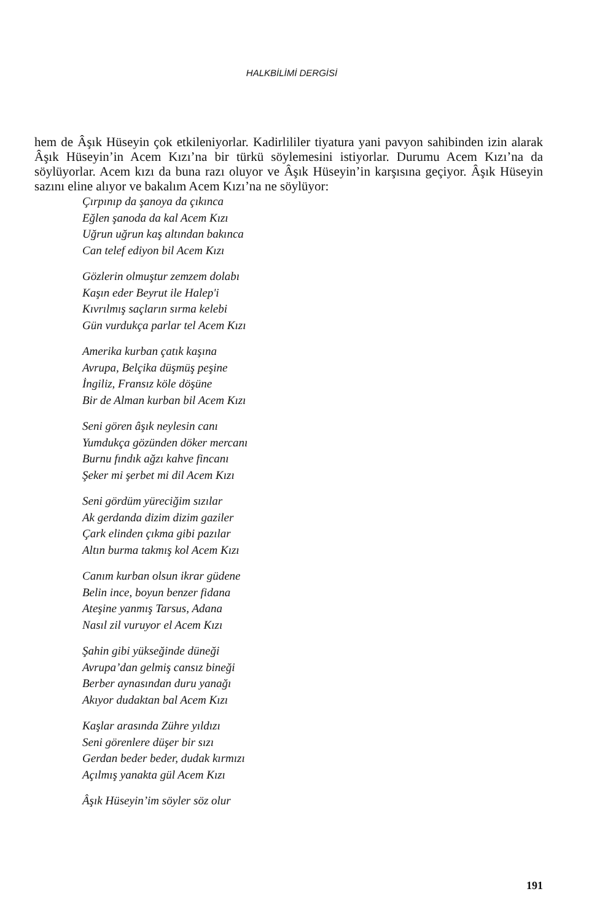HALKBİLİMİ DERGİSİ
hem de Âşık Hüseyin çok etkileniyorlar. Kadirlililer tiyatura yani pavyon sahibinden izin alarak Âşık Hüseyin’in Acem Kızı’na bir türkü söylemesini istiyorlar. Durumu Acem Kızı’na da söylüyorlar. Acem kızı da buna razı oluyor ve Âşık Hüseyin’in karşısına geçiyor. Âşık Hüseyin sazını eline alıyor ve bakalım Acem Kızı’na ne söylüyor:
Çırpınıp da şanoya da çıkınca
Eğlen şanoda da kal Acem Kızı
Uğrun uğrun kaş altından bakınca
Can telef ediyon bil Acem Kızı
Gözlerin olmuştur zemzem dolabı
Kaşın eder Beyrut ile Halep'i
Kıvrılmış saçların sırma kelebi
Gün vurdukça parlar tel Acem Kızı
Amerika kurban çatık kaşına
Avrupa, Belçika düşmüş peşine
İngiliz, Fransız köle döşüne
Bir de Alman kurban bil Acem Kızı
Seni gören âşık neylesin canı
Yumdukça gözünden döker mercanı
Burnu fındık ağzı kahve fincanı
Şeker mi şerbet mi dil Acem Kızı
Seni gördüm yüreciğim sızılar
Ak gerdanda dizim dizim gaziler
Çark elinden çıkma gibi pazılar
Altın burma takmış kol Acem Kızı
Canım kurban olsun ikrar güdene
Belin ince, boyun benzer fidana
Ateşine yanmış Tarsus, Adana
Nasıl zil vuruyor el Acem Kızı
Şahin gibi yükseğinde düneği
Avrupa’dan gelmiş cansız bineği
Berber aynasından duru yanağı
Akıyor dudaktan bal Acem Kızı
Kaşlar arasında Zühre yıldızı
Seni görenlere düşer bir sızı
Gerdan beder beder, dudak kırmızı
Açılmış yanakta gül Acem Kızı
Âşık Hüseyin’im söyler söz olur
191